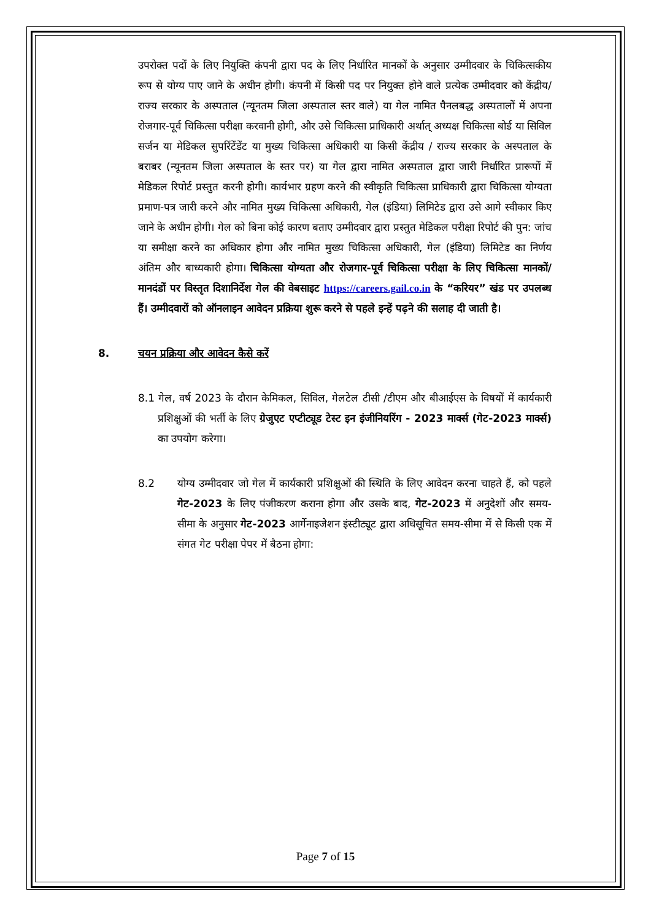उपरोक्त पदों के लिए नियुक्ति कंपनी द्वारा पद के लिए निर्धारित मानकों के अनुसार उम्मीदवार के चिकित्सकीय रूप से योग्य पाए जाने के अधीन होगी। कंपनी में किसी पद पर नियुक्त होने वाले प्रत्येक उम्मीदवार को केंद्रीय/ राज्य सरकार के अस्पताल (न्यूनतम जिला अस्पताल स्तर वाले) या गेल नामित पैनलबद्ध अस्पतालों में अपना रोजगार-पूर्व चिकित्सा परीक्षा करवानी होगी, और उसे चिकित्सा प्राधिकारी अर्थात् अध्यक्ष चिकित्सा बोर्ड या सिविल सर्जन या मेडिकल सुपरिंटेंडेंट या मुख्य चिकित्सा अधिकारी या किसी केंद्रीय / राज्य सरकार के अस्पताल के बराबर (न्यूनतम जिला अस्पताल के स्तर पर) या गेल द्वारा नामित अस्पताल द्वारा जारी निर्धारित प्रारूपों में मेडिकल रिपोर्ट प्रस्तुत करनी होगी। कार्यभार ग्रहण करने की स्वीकृति चिकित्सा प्राधिकारी द्वारा चिकित्सा योग्यता प्रमाण-पत्र जारी करने और नामित मुख्य चिकित्सा अधिकारी, गेल (इंडिया) लिमिटेड द्वारा उसे आगे स्वीकार किए जाने के अधीन होगी। गेल को बिना कोई कारण बताए उम्मीदवार द्वारा प्रस्तुत मेडिकल परीक्षा रिपोर्ट की पुन: जांच या समीक्षा करने का अधिकार होगा और नामित मुख्य चिकित्सा अधिकारी, गेल (इंडिया) लिमिटेड का निर्णय अंतिम और बाध्यकारी होगा। चिकित्सा योग्यता और रोजगार-पूर्व चिकित्सा परीक्षा के लिए चिकित्सा मानकों/ मानदंडों पर विस्तृत दिशानिर्देश गेल की वेबसाइट https://careers.gail.co.in के “करियर” खंड पर उपलब्ध हैं। उम्मीदवारों को ऑनलाइन आवेदन प्रक्रिया शुरू करने से पहले इन्हें पढ़ने की सलाह दी जाती है।
8. चयन प्रक्रिया और आवेदन कैसे करें
8.1 गेल, वर्ष 2023 के दौरान केमिकल, सिविल, गेलटेल टीसी /टीएम और बीआईएस के विषयों में कार्यकारी प्रशिक्षुओं की भर्ती के लिए ग्रेजुएट एप्टीट्यूड टेस्ट इन इंजीनियरिंग - 2023 मार्क्स (गेट-2023 मार्क्स) का उपयोग करेगा।
8.2 योग्य उम्मीदवार जो गेल में कार्यकारी प्रशिक्षुओं की स्थिति के लिए आवेदन करना चाहते हैं, को पहले गेट-2023 के लिए पंजीकरण कराना होगा और उसके बाद, गेट-2023 में अनुदेशों और समय-सीमा के अनुसार गेट-2023 आर्गेनाइजेशन इंस्टीट्यूट द्वारा अधिसूचित समय-सीमा में से किसी एक में संगत गेट परीक्षा पेपर में बैठना होगा:
Page 7 of 15